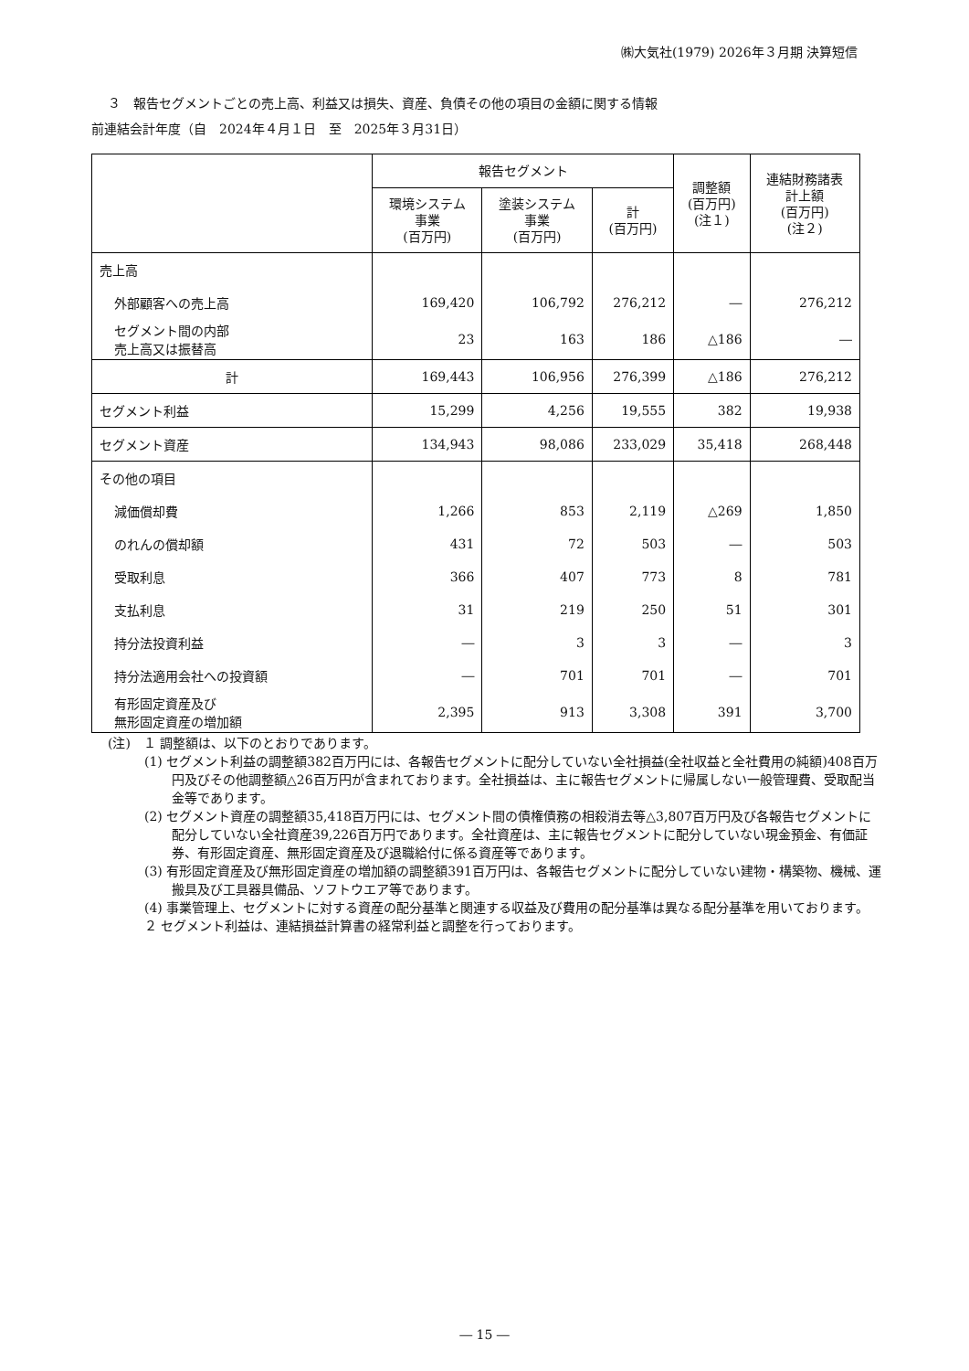㈱大気社(1979) 2026年３月期 決算短信
３　報告セグメントごとの売上高、利益又は損失、資産、負債その他の項目の金額に関する情報
前連結会計年度（自　2024年４月１日　至　2025年３月31日）
| | 報告セグメント | | | 調整額 (百万円) (注１) | 連結財務諸表 計上額 (百万円) (注２) |
| --- | --- | --- | --- | --- | --- |
| | 環境システム 事業 (百万円) | 塗装システム 事業 (百万円) | 計 (百万円) | | |
| 売上高 | | | | | |
| 外部顧客への売上高 | 169,420 | 106,792 | 276,212 | ― | 276,212 |
| セグメント間の内部 売上高又は振替高 | 23 | 163 | 186 | △186 | ― |
| 計 | 169,443 | 106,956 | 276,399 | △186 | 276,212 |
| セグメント利益 | 15,299 | 4,256 | 19,555 | 382 | 19,938 |
| セグメント資産 | 134,943 | 98,086 | 233,029 | 35,418 | 268,448 |
| その他の項目 | | | | | |
| 減価償却費 | 1,266 | 853 | 2,119 | △269 | 1,850 |
| のれんの償却額 | 431 | 72 | 503 | ― | 503 |
| 受取利息 | 366 | 407 | 773 | 8 | 781 |
| 支払利息 | 31 | 219 | 250 | 51 | 301 |
| 持分法投資利益 | ― | 3 | 3 | ― | 3 |
| 持分法適用会社への投資額 | ― | 701 | 701 | ― | 701 |
| 有形固定資産及び 無形固定資産の増加額 | 2,395 | 913 | 3,308 | 391 | 3,700 |
(注)　１ 調整額は、以下のとおりであります。
(1) セグメント利益の調整額382百万円には、各報告セグメントに配分していない全社損益(全社収益と全社費用の純額)408百万円及びその他調整額△26百万円が含まれております。全社損益は、主に報告セグメントに帰属しない一般管理費、受取配当金等であります。
(2) セグメント資産の調整額35,418百万円には、セグメント間の債権債務の相殺消去等△3,807百万円及び各報告セグメントに配分していない全社資産39,226百万円であります。全社資産は、主に報告セグメントに配分していない現金預金、有価証券、有形固定資産、無形固定資産及び退職給付に係る資産等であります。
(3) 有形固定資産及び無形固定資産の増加額の調整額391百万円は、各報告セグメントに配分していない建物・構築物、機械、運搬具及び工具器具備品、ソフトウエア等であります。
(4) 事業管理上、セグメントに対する資産の配分基準と関連する収益及び費用の配分基準は異なる配分基準を用いております。
２ セグメント利益は、連結損益計算書の経常利益と調整を行っております。
― 15 ―